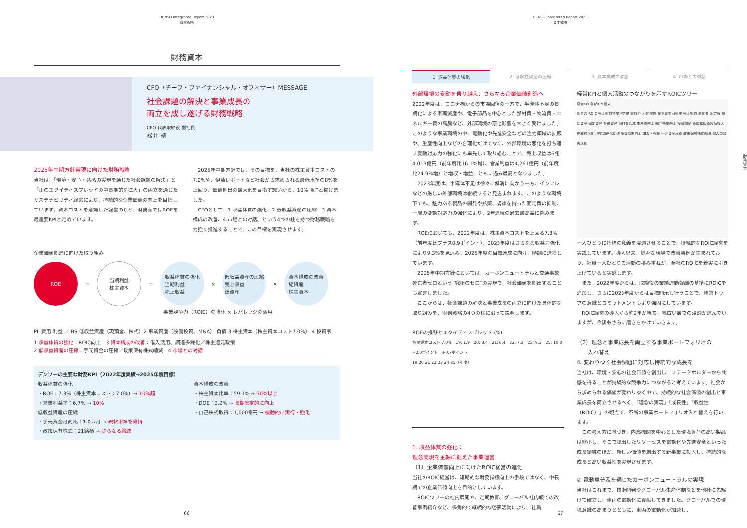DENSO Integrated Report 2023
資本戦略
財務資本
CFO（チーフ・ファイナンシャル・オフィサー）MESSAGE
社会課題の解決と事業成長の
両立を成し遂げる財務戦略
CFO 代表取締役 副社長
松井 靖
2025年中期方針実現に向けた財務戦略
当社は、「環境・安心・共感の実現を通じた社会課題の解決」と「正のエクイティスプレッドの中長期的な拡大」の両立を通じたサステナビリティ経営により、持続的な企業価値の向上を目指しています。資本コストを意識した経営のもと、財務面ではROEを最重要KPIと定めています。
　2025年中期方針では、その目標を、当社の株主資本コストの7.0%や、伊藤レポートなど社会から求められる最低水準の8%を上回り、価値創出の最大化を目指す想いから、10%“超”と掲げました。
　CFOとして、1.収益体質の強化、2.低収益資産の圧縮、3.資本構成の改善、4.市場との対話、という4つの柱を持つ財務戦略を力強く推進することで、この目標を実現させます。
企業価値創造に向けた取り組み
ROE
＝
当期利益
株主資本
＝
収益体質の強化
当期利益
売上収益
×
低収益資産の圧縮
売上収益
総資産
×
資本構成の改善
総資産
株主資本
事業競争力（ROIC）の強化 × レバレッジの活用
PL 費用 利益 ／ BS 低収益資産（現預金、株式）2 事業資産（設備投資、M&A） 負債 3 株主資本（株主資本コスト7.0%） 4 投資家
1 収益体質の強化：ROIC向上　3 資本構成の改善：借入活用、調達多様化／株主還元政策
2 低収益資産の圧縮：手元資金の圧縮／政策保有株式縮減　4 市場との対話
デンソーの主要な財務KPI（2022年度実績→2025年度目標）
収益体質の強化
・ROE：7.3%（株主資本コスト：7.0%）→ 10%超
・営業利益率：6.7% → 10%
低収益資産の圧縮
・手元資金月商比：1.0カ月 → 現状水準を維持
・政策保有株式：21銘柄 → さらなる縮減
資本構成の改善
・株主資本比率：59.1% → 50%以上
・DOE：3.2% → 長期安定的に向上
・自己株式取得：1,000億円 → 機動的に実行・強化
66
DENSO Integrated Report 2023
資本戦略
1. 収益体質の強化 2. 低収益資産の圧縮 3. 資本構成の改善 4. 市場との対話
外部環境の変動を乗り越え、さらなる企業価値創造へ
2022年度は、コロナ禍からの市場回復の一方で、半導体不足の長期化による車両減産や、電子部品を中心とした部材費・物流費・エネルギー費の高騰など、外部環境の悪化影響を大きく受けました。このような事業環境の中、電動化や先進安全などの注力領域の拡販や、生産性向上などの合理化だけでなく、外部環境の悪化を打ち返す変動対応力の強化にも率先して取り組むことで、売上収益は6兆4,013億円（前年度比16.1%増）、営業利益は4,261億円（前年度比24.9%増）と増収・増益、ともに過去最高となりました。
　2023年度は、半導体不足は徐々に解消に向かう一方、インフレなどの厳しい外部環境は継続すると見込まれます。このような環境下でも、魅力ある製品の開発や拡販、規律を持った固定費の抑制、一層の変動対応力の強化により、2年連続の過去最高益に挑みます。
　ROEにおいても、2022年度は、株主資本コストを上回る7.3%（前年度比プラス0.9ポイント）、2023年度はさらなる収益力強化により9.3%を見込み、2025年度の目標達成に向け、順調に進捗しています。
　2025年中期方針においては、カーボンニュートラルと交通事故死亡者ゼロという“究極のゼロ”の実現で、社会価値を創出することも宣言しました。
　ここからは、社会課題の解決と事業成長の両立に向けた具体的な取り組みを、財務戦略の4つの柱に沿って説明します。
ROEの推移とエクイティスプレッド (%)
株主資本コスト 7.0%　19: 1.9　20: 3.4　21: 6.4　22: 7.3　23: 9.3　25: 10.0　+2.0ポイント　+0.7ポイント
19 20 21 22 23 24 25（年度）
1. 収益体質の強化：
理念実現を主軸に据えた事業運営
（1）企業価値向上に向けたROIC経営の進化
当社のROIC経営は、短期的な財務指標向上の手段ではなく、中長期での企業価値向上を目的としています。
　ROICツリーの社内展開や、定期教育、グローバル社内報での改善事例紹介など、多角的で継続的な啓蒙活動により、社員
経営KPIと個人活動のつながりを示すROICツリー
経営KPI 各部KPI 個人
総合力 ROIC 売上収益営業利益率 収益力 × 効率性 投下資本回転率 売上収益 変動費 固定費 棚卸資産 固定資産 金融資産 部材費低減 生産性向上 開発効率向上 投資抑制 新規拡販新製品投入 在庫適正化 現地調達化促進 投資効率向上 譲渡・売却 手元資金圧縮 政策保有株式縮減 個人の改善活動
一人ひとりに指標の意義を浸透させることで、持続的なROIC経営を実践しています。導入以来、様々な現場で改善事例が生まれており、社員一人ひとりの活動の積み重ねが、全社のROICを着実に引き上げていると実感します。
　また、2022年度からは、取締役の業績連動報酬の基準にROICを追加し、さらに2023年度からは目標開示も行うことで、経営トップの意識とコミットメントもより強固にしています。
　ROIC経営の導入から約2年が経ち、幅広い層での浸透が進んでいますが、今後もさらに磨きをかけていきます。
（2）理念と事業成長を両立する事業ポートフォリオの
　　入れ替え
① 変わりゆく社会課題に対応し持続的な成長を
当社は、環境・安心の社会価値を創出し、ステークホルダーから共感を得ることが持続的な競争力につながると考えています。社会から求められる価値が変わりゆく中で、持続的な社会価値の創出と事業成長を両立させるべく、「理念の実現」「成長性」「収益性（ROIC）」の観点で、不断の事業ポートフォリオ入れ替えを行います。
　この考え方に基づき、内燃機関を中心とした環境負荷の高い製品は縮小し、そこで捻出したリソーセスを電動化や先進安全といった成長領域のほか、新しい価値を創出する新事業に投入し、持続的な成長と高い収益性を実現させます。
② 電動車普及を通じたカーボンニュートラルの実現
当社はこれまで、技術開発やグローバル生産体制などを他社に先駆けて確立し、車両の電動化に貢献してきました。グローバルでの環境意識の高まりとともに、車両の電動化が加速し、
財務資本
67